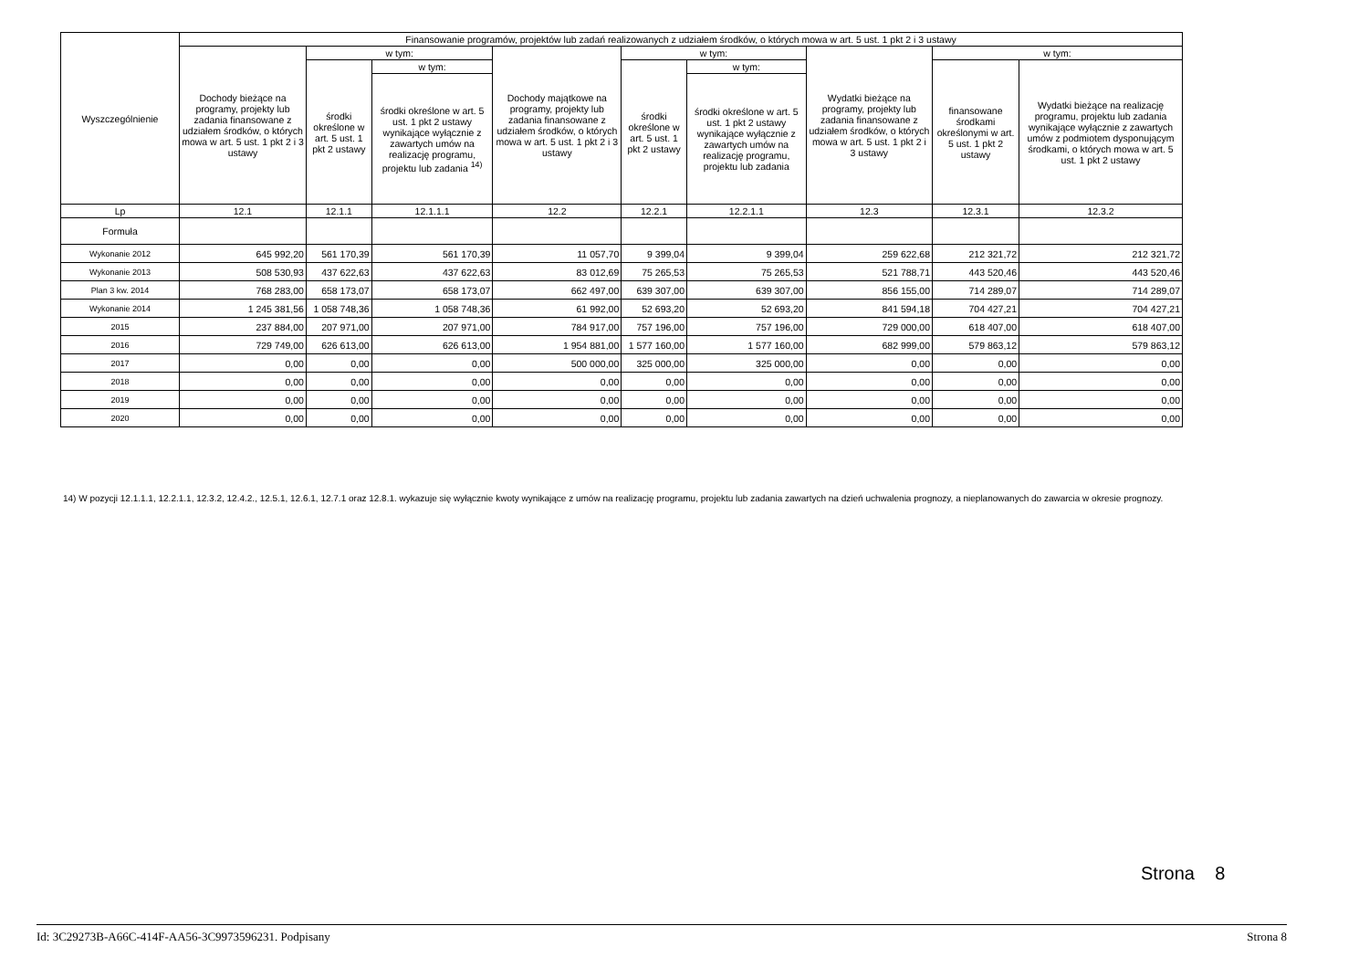| Wyszczególnienie | Finansowanie programów, projektów lub zadań realizowanych z udziałem środków, o których mowa w art. 5 ust. 1 pkt 2 i 3 ustawy | | | | | | | | |
| --- | --- | --- | --- | --- | --- | --- | --- | --- | --- |
| | Dochody bieżące na programy, projekty lub zadania finansowane z udziałem środków, o których mowa w art. 5 ust. 1 pkt 2 i 3 ustawy | w tym: | | Dochody majątkowe na programy, projekty lub zadania finansowane z udziałem środków, o których mowa w art. 5 ust. 1 pkt 2 i 3 ustawy | w tym: | | Wydatki bieżące na programy, projekty lub zadania finansowane z udziałem środków, o których mowa w art. 5 ust. 1 pkt 2 i 3 ustawy | w tym: | |
| | | środki określone w art. 5 ust. 1 pkt 2 ustawy | w tym: | | środki określone w art. 5 ust. 1 pkt 2 ustawy | w tym: | | finansowane środkami określonymi w art. 5 ust. 1 pkt 2 ustawy | Wydatki bieżące na realizację programu, projektu lub zadania wynikające wyłącznie z zawartych umów z podmiotem dysponującym środkami, o których mowa w art. 5 ust. 1 pkt 2 ustawy |
| | | | środki określone w art. 5 ust. 1 pkt 2 ustawy wynikające wyłącznie z zawartych umów na realizację programu, projektu lub zadania <sup>14)</sup> | | | środki określone w art. 5 ust. 1 pkt 2 ustawy wynikające wyłącznie z zawartych umów na realizację programu, projektu lub zadania | | | |
| Lp | 12.1 | 12.1.1 | 12.1.1.1 | 12.2 | 12.2.1 | 12.2.1.1 | 12.3 | 12.3.1 | 12.3.2 |
| Formuła | | | | | | | | | |
| Wykonanie 2012 | 645 992,20 | 561 170,39 | 561 170,39 | 11 057,70 | 9 399,04 | 9 399,04 | 259 622,68 | 212 321,72 | 212 321,72 |
| Wykonanie 2013 | 508 530,93 | 437 622,63 | 437 622,63 | 83 012,69 | 75 265,53 | 75 265,53 | 521 788,71 | 443 520,46 | 443 520,46 |
| Plan 3 kw. 2014 | 768 283,00 | 658 173,07 | 658 173,07 | 662 497,00 | 639 307,00 | 639 307,00 | 856 155,00 | 714 289,07 | 714 289,07 |
| Wykonanie 2014 | 1 245 381,56 | 1 058 748,36 | 1 058 748,36 | 61 992,00 | 52 693,20 | 52 693,20 | 841 594,18 | 704 427,21 | 704 427,21 |
| 2015 | 237 884,00 | 207 971,00 | 207 971,00 | 784 917,00 | 757 196,00 | 757 196,00 | 729 000,00 | 618 407,00 | 618 407,00 |
| 2016 | 729 749,00 | 626 613,00 | 626 613,00 | 1 954 881,00 | 1 577 160,00 | 1 577 160,00 | 682 999,00 | 579 863,12 | 579 863,12 |
| 2017 | 0,00 | 0,00 | 0,00 | 500 000,00 | 325 000,00 | 325 000,00 | 0,00 | 0,00 | 0,00 |
| 2018 | 0,00 | 0,00 | 0,00 | 0,00 | 0,00 | 0,00 | 0,00 | 0,00 | 0,00 |
| 2019 | 0,00 | 0,00 | 0,00 | 0,00 | 0,00 | 0,00 | 0,00 | 0,00 | 0,00 |
| 2020 | 0,00 | 0,00 | 0,00 | 0,00 | 0,00 | 0,00 | 0,00 | 0,00 | 0,00 |
14) W pozycji 12.1.1.1, 12.2.1.1, 12.3.2, 12.4.2., 12.5.1, 12.6.1, 12.7.1 oraz 12.8.1. wykazuje się wyłącznie kwoty wynikające z umów na realizację programu, projektu lub zadania zawartych na dzień uchwalenia prognozy, a nieplanowanych do zawarcia w okresie prognozy.
Strona 8
Id: 3C29273B-A66C-414F-AA56-3C9973596231. Podpisany Strona 8